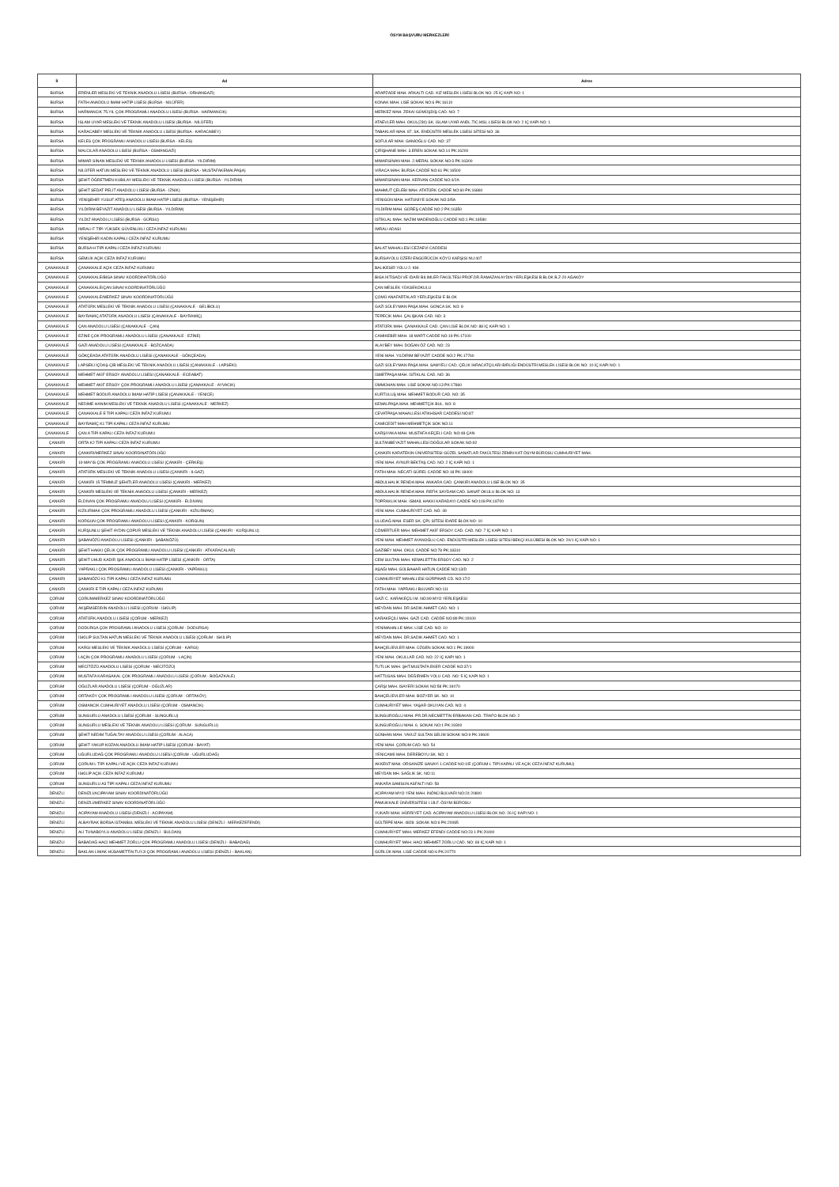ÖSYM BAŞVURU MERKEZLERİ
| İl | Ad | Adres |
| --- | --- | --- |
| BURSA | ERENLER MESLEKİ VE TEKNİK ANADOLU LİSESİ (BURSA - ORHANGAZİ) | ARAPZADE MAH. ARKALTI CAD. KIZ MESLEK LİSESİ BLOK NO: 25 İÇ KAPI NO: 1 |
| BURSA | FATİH ANADOLU İMAM HATİP LİSESİ (BURSA - NİLÜFER) | KONAK MAH. LİSE SOKAK NO:6 PK:16110 |
| BURSA | HARMANCIK 75.YIL ÇOK PROGRAMLI ANADOLU LİSESİ (BURSA - HARMANCIK) | MERKEZ MAH. ZEKAİ GÜMÜŞDİŞ CAD. NO: 7 |
| BURSA | İSLAM UYAR MESLEKİ VE TEKNİK ANADOLU LİSESİ (BURSA - NİLÜFER) | ATAEVLER MAH. OKUL(230) SK. İSLAM UYAR ANDL.TİC.MSL.LİSESİ BLOK NO: 2 İÇ KAPI NO: 1 |
| BURSA | KARACABEY MESLEKİ VE TEKNİK ANADOLU LİSESİ (BURSA - KARACABEY) | TABAKLAR MAH. 87. SK. ENDÜSTRİ MESLEK LİSESİ SİTESİ NO: 36 |
| BURSA | KELES ÇOK PROGRAMLI ANADOLU LİSESİ (BURSA - KELES) | SOFULAR MAH. GANİOĞLU CAD. NO: 37 |
| BURSA | MALCILAR ANADOLU LİSESİ (BURSA - OSMANGAZİ) | ÇİRİŞHANE MAH. 3.EREN SOKAK NO:14 PK:16200 |
| BURSA | MİMAR SİNAN MESLEKİ VE TEKNİK ANADOLU LİSESİ (BURSA - YILDIRIM) | MİMARSİNAN MAH. 2.MERAL SOKAK NO:3 PK:16300 |
| BURSA | NİLÜFER HATUN MESLEKİ VE TEKNİK ANADOLU LİSESİ (BURSA - MUSTAFAKEMALPAŞA) | VIRACA MAH. BURSA CADDE NO:61 PK:16500 |
| BURSA | ŞEHİT ÖĞRETMEN KUBİLAY MESLEKİ VE TEKNİK ANADOLU LİSESİ (BURSA - YILDIRIM) | MİMARSİNAN MAH. KERVAN CADDE NO:4/2A |
| BURSA | ŞEHİT SEDAT PELİT ANADOLU LİSESİ (BURSA - İZNİK) | MAHMUT ÇELEBİ MAH. ATATÜRK CADDE NO:60 PK:16860 |
| BURSA | YENİŞEHİR YUSUF ATEŞ ANADOLU İMAM HATİP LİSESİ (BURSA - YENİŞEHİR) | YENİGÜN MAH. HATUNİYE SOKAK NO:3/5A |
| BURSA | YILDIRIM BEYAZIT ANADOLU LİSESİ (BURSA - YILDIRIM) | YILDIRIM MAH. GÜREŞ CADDE NO:2 PK:16350 |
| BURSA | YILDIZ ANADOLU LİSESİ (BURSA - GÜRSU) | İSTİKLAL MAH. NAZIM MADENOĞLU CADDE NO:1 PK:16580 |
| BURSA | İMRALI F TİPİ YÜKSEK GÜVENLİKLİ CEZA İNFAZ KURUMU | İMRALI ADASI |
| BURSA | YENİŞEHİR KADIN KAPALI CEZA İNFAZ KURUMU | |
| BURSA | BURSA H TİPİ KAPALI CEZA İNFAZ KURUMU | BALAT MAHALLESİ CEZAEVİ CADDESİ |
| BURSA | GEMLİK AÇIK CEZA İNFAZ KURUMU | BURSAYOLU ÜZERİ ENGÜRÜCÜK KÖYÜ KARŞISI NU:407 |
| ÇANAKKALE | ÇANAKKALE AÇIK CEZA İNFAZ KURUMU | BALIKESİR YOLU 2. KM. |
| ÇANAKKALE | ÇANAKKALE/BİGA SINAV KOORDİNATÖRLÜĞÜ | BİGA İKTİSADİ VE İDARİ BİLİMLER FAKÜLTESİ PROF.DR.RAMAZAN AYDIN YERLEŞKESİ B.BLOK B.Z-20 AĞAKÖY |
| ÇANAKKALE | ÇANAKKALE/ÇAN SINAV KOORDİNATÖRLÜĞÜ | ÇAN MESLEK YÜKSEKOKULU |
| ÇANAKKALE | ÇANAKKALE/MERKEZ SINAV KOORDİNATÖRLÜĞÜ | ÇOMÜ ANAFARTALAR YERLEŞKESİ E BLOK |
| ÇANAKKALE | ATATÜRK MESLEKİ VE TEKNİK ANADOLU LİSESİ (ÇANAKKALE - GELİBOLU) | GAZİ SÜLEYMAN PAŞA MAH. GONCA SK. NO: 8 |
| ÇANAKKALE | BAYRAMİÇ ATATÜRK ANADOLU LİSESİ (ÇANAKKALE - BAYRAMİÇ) | TEPECİK MAH. ÇALIŞKAN CAD. NO: 3 |
| ÇANAKKALE | ÇAN ANADOLU LİSESİ (ÇANAKKALE - ÇAN) | ATATÜRK MAH. ÇANAKKALE CAD. ÇAN LİSE BLOK NO: 88 İÇ KAPI NO: 1 |
| ÇANAKKALE | EZİNE ÇOK PROGRAMLI ANADOLU LİSESİ (ÇANAKKALE - EZİNE) | CAMİKEBİR MAH. 18 MART CADDE NO:19 PK:17100 |
| ÇANAKKALE | GAZİ ANADOLU LİSESİ (ÇANAKKALE - BOZCAADA) | ALAYBEY MAH. DOĞAN ÖZ CAD. NO: 23 |
| ÇANAKKALE | GÖKÇEADA ATATÜRK ANADOLU LİSESİ (ÇANAKKALE - GÖKÇEADA) | YENİ MAH. YILDIRIM BEYAZIT CADDE NO:2 PK:17760 |
| ÇANAKKALE | LAPSEKİ İÇDAŞ-ÇİB MESLEKİ VE TEKNİK ANADOLU LİSESİ (ÇANAKKALE - LAPSEKİ) | GAZİ SÜLEYMAN PAŞA MAH. SAMYELİ CAD. ÇELİK İHRACATÇILARI BİRLİĞİ ENDÜSTRİ MESLEK LİSESİ BLOK NO: 10 İÇ KAPI NO: 1 |
| ÇANAKKALE | MEHMET AKİF ERSOY ANADOLU LİSESİ (ÇANAKKALE - ECEABAT) | İSMETPAŞA MAH. İSTİKLAL CAD. NO: 36 |
| ÇANAKKALE | MEHMET AKİF ERSOY ÇOK PROGRAMLI ANADOLU LİSESİ (ÇANAKKALE - AYVACIK) | ÜMMÜHAN MAH. LİSE SOKAK NO:13 PK:17860 |
| ÇANAKKALE | MEHMET BODUR ANADOLU İMAM HATİP LİSESİ (ÇANAKKALE - YENİCE) | KURTULUŞ MAH. MEHMET BODUR CAD. NO: 35 |
| ÇANAKKALE | NEDİME HANIM MESLEKİ VE TEKNİK ANADOLU LİSESİ (ÇANAKKALE - MERKEZ) | KEMALPAŞA MAH. MEHMETÇİK BUL. NO: 8 |
| ÇANAKKALE | ÇANAKKALE E TİPİ KAPALI CEZA İNFAZ KURUMU | CEVATPAŞA MAHALLESİ ATİKHİSAR CADDESİ NO:87 |
| ÇANAKKALE | BAYRAMİÇ K1 TİPİ KAPALI CEZA İNFAZ KURUMU | CAMİCEDİT MAH MEHMETÇİK SOK NO:11 |
| ÇANAKKALE | ÇAN A TİPİ KAPALI CEZA İNFAZ KURUMU | KARŞIYAKA MAH. MUSTAFA KEÇELİ CAD. NO:48 ÇAN |
| ÇANKIRI | ORTA K2 TİPİ KAPALI CEZA İNFAZ KURUMU | SULTANBEYAZIT MAHALLESİ DOĞULAR SOKAK NO:92 |
| ÇANKIRI | ÇANKIRI/MERKEZ SINAV KOORDİNATÖRLÜĞÜ | ÇANKIRI KARATEKİN ÜNİVERSİTESİ GÜZEL SANATLAR FAKÜLTESİ ZEMİN KAT ÖSYM BÜROSU CUMHURİYET MAH. |
| ÇANKIRI | 19 MAYIS ÇOK PROGRAMLI ANADOLU LİSESİ (ÇANKIRI - ÇERKEŞ) | YENİ MAH. AYNUR BEKTAŞ CAD. NO: 2 İÇ KAPI NO: 1 |
| ÇANKIRI | ATATÜRK MESLEKİ VE TEKNİK ANADOLU LİSESİ (ÇANKIRI - ILGAZ) | FATİH MAH. NECATİ GÜREL CADDE NO:18 PK:18400 |
| ÇANKIRI | ÇANKIRI 15 TEMMUZ ŞEHİTLER ANADOLU LİSESİ (ÇANKIRI - MERKEZ) | ABDULHALİK RENDA MAH. ANKARA CAD. ÇANKIRI ANADOLU LİSE BLOK NO: 35 |
| ÇANKIRI | ÇANKIRI MESLEKİ VE TEKNİK ANADOLU LİSESİ (ÇANKIRI - MERKEZ) | ABDULHALİK RENDA MAH. REFİK SAYDAM CAD. SANAT OKULU BLOK NO: 13 |
| ÇANKIRI | ELDİVAN ÇOK PROGRAMLI ANADOLU LİSESİ (ÇANKIRI - ELDİVAN) | TOPRAKLIK MAH. İSMAİL HAKKI KARADAYI CADDE NO:108 PK:18700 |
| ÇANKIRI | KIZILIRMAK ÇOK PROGRAMLI ANADOLU LİSESİ (ÇANKIRI - KIZILIRMAK) | YENİ MAH. CUMHURİYET CAD. NO: 49 |
| ÇANKIRI | KORGUN ÇOK PROGRAMLI ANADOLU LİSESİ (ÇANKIRI - KORGUN) | ULUDAĞ MAH. ESER SK. ÇPL SİTESİ İDARE BLOK NO: 10 |
| ÇANKIRI | KURŞUNLU ŞEHİT AYDIN ÇOPUR MESLEKİ VE TEKNİK ANADOLU LİSESİ (ÇANKIRI - KURŞUNLU) | CÖMERTLER MAH. MEHMET AKİF ERSOY CAD. CAD. NO: 7 İÇ KAPI NO: 1 |
| ÇANKIRI | ŞABANÖZÜ ANADOLU LİSESİ (ÇANKIRI - ŞABANÖZÜ) | YENİ MAH. MEHMET AYANOĞLU CAD. ENDÜSTRİ MESLEK LİSESİ SİTESİ BEKÇİ KULÜBESİ BLOK NO: 20/1 İÇ KAPI NO: 1 |
| ÇANKIRI | ŞEHİT HAKKI ÇELİK ÇOK PROGRAMLI ANADOLU LİSESİ (ÇANKIRI - ATKARACALAR) | GAZİBEY MAH. OKUL CADDE NO:78 PK:18310 |
| ÇANKIRI | ŞEHİT UHUD KADİR IŞIK ANADOLU İMAM HATİP LİSESİ (ÇANKIRI - ORTA) | CEM SULTAN MAH. KEMALETTİN ERSOY CAD. NO: 2 |
| ÇANKIRI | YAPRAKLI ÇOK PROGRAMLI ANADOLU LİSESİ (ÇANKIRI - YAPRAKLI) | AŞAĞI MAH. GÜLBAHAR HATUN CADDE NO:13/D |
| ÇANKIRI | ŞABANÖZÜ K1 TİPİ KAPALI CEZA İNFAZ KURUMU | CUMHURİYET MAHALLESİ GÜRPINAR CD. NO:17/2 |
| ÇANKIRI | ÇANKIRI E TİPİ KAPALI CEZA İNFAZ KURUMU | FATİH MAH. YAPRAKLI BULVARI NO:111 |
| ÇORUM | ÇORUM/MERKEZ SINAV KOORDİNATÖRLÜĞÜ | GAZİ C. KARAKEÇİLİ M. NO:99 MYO YERLEŞKESİ |
| ÇORUM | AKŞEMSEDDİN ANADOLU LİSESİ (ÇORUM - İSKİLİP) | MEYDAN MAH. DR.SADIK AHMET CAD. NO: 1 |
| ÇORUM | ATATÜRK ANADOLU LİSESİ (ÇORUM - MERKEZ) | KARAKEÇİLİ MAH. GAZİ CAD. CADDE NO:89 PK:19100 |
| ÇORUM | DODURGA ÇOK PROGRAMLI ANADOLU LİSESİ (ÇORUM - DODURGA) | YENİMAHALLE MAH. LİSE CAD. NO: 10 |
| ÇORUM | İSKİLİP SULTAN HATUN MESLEKİ VE TEKNİK ANADOLU LİSESİ (ÇORUM - İSKİLİP) | MEYDAN MAH. DR.SADIK AHMET CAD. NO: 1 |
| ÇORUM | KARGI MESLEKİ VE TEKNİK ANADOLU LİSESİ (ÇORUM - KARGI) | BAHÇELİEVLER MAH. ÜZGEN SOKAK NO:1 PK:19900 |
| ÇORUM | LAÇİN ÇOK PROGRAMLI ANADOLU LİSESİ (ÇORUM - LAÇİN) | YENİ MAH. OKULLAR CAD. NO: 22 İÇ KAPI NO: 1 |
| ÇORUM | MECİTÖZÜ ANADOLU LİSESİ (ÇORUM - MECİTÖZÜ) | TUTLUK MAH. ŞHT.MUSTAFA EKER CADDE NO:37/1 |
| ÇORUM | MUSTAFA KARASAKAL ÇOK PROGRAMLI ANADOLU LİSESİ (ÇORUM - BOĞAZKALE) | HATTUSAS MAH. DEĞİRMEN YOLU CAD. NO: 5 İÇ KAPI NO: 1 |
| ÇORUM | OĞUZLAR ANADOLU LİSESİ (ÇORUM - OĞUZLAR) | ÇARŞI MAH. İSAYERİ SOKAK NO:58 PK:19070 |
| ÇORUM | ORTAKÖY ÇOK PROGRAMLI ANADOLU LİSESİ (ÇORUM - ORTAKÖY) | BAHÇELİEVLER MAH. BOZYER SK. NO: 10 |
| ÇORUM | OSMANCIK CUMHURİYET ANADOLU LİSESİ (ÇORUM - OSMANCIK) | CUMHURİYET MAH. YAŞAR OKUYAN CAD. NO: 4 |
| ÇORUM | SUNGURLU ANADOLU LİSESİ (ÇORUM - SUNGURLU) | SUNGUROĞLU MAH. PR.DR.NECMETTİN ERBAKAN CAD. TRAFO BLOK NO: 2 |
| ÇORUM | SUNGURLU MESLEKİ VE TEKNİK ANADOLU LİSESİ (ÇORUM - SUNGURLU) | SUNGUROĞLU MAH. 6. SOKAK NO:1 PK:19300 |
| ÇORUM | ŞEHİT NEDİM TUĞALTAY ANADOLU LİSESİ (ÇORUM - ALACA) | GÜNHAN MAH. YAVUZ SULTAN SELİM SOKAK NO:9 PK:19600 |
| ÇORUM | ŞEHİT YAKUP KOZAN ANADOLU İMAM HATİP LİSESİ (ÇORUM - BAYAT) | YENİ MAH. ÇORUM CAD. NO: 54 |
| ÇORUM | UĞURLUDAĞ ÇOK PROGRAMLI ANADOLU LİSESİ (ÇORUM - UĞURLUDAĞ) | YENİCAMİİ MAH. DEREBOYU SK. NO: 1 |
| ÇORUM | ÇORUM L TİPİ KAPALI VE AÇIK CEZA İNFAZ KURUMU | AKKENT MAH. ORGANİZE SANAYİ 1.CADDE NO:1/E (ÇORUM L TİPİ KAPALI VE AÇIK CEZA İNFAZ KURUMU) |
| ÇORUM | İSKİLİP AÇIK CEZA İNFAZ KURUMU | MEYDAN MH. SAĞLIK SK. NO:11 |
| ÇORUM | SUNGURLU A3 TİPİ KAPALI CEZA İNFAZ KURUMU | ANKARA SAMSUN ASFALTI NO: 58 |
| DENİZLİ | DENİZLİ/ACIPAYAM SINAV KOORDİNATÖRLÜĞÜ | ACIPAYAM MYO YENİ MAH. İNÖNÜ BULVARI NO:24 20800 |
| DENİZLİ | DENİZLİ/MERKEZ SINAV KOORDİNATÖRLÜĞÜ | PAMUKKALE ÜNİVERSİTESİ İ.İ.B.F. ÖSYM BÜROSU |
| DENİZLİ | ACIPAYAM ANADOLU LİSESİ (DENİZLİ - ACIPAYAM) | YUKARI MAH. HÜRRİYET CAD. ACIPAYAM ANADOLU LİSESİ BLOK NO: 26 İÇ KAPI NO: 1 |
| DENİZLİ | ALBAYRAK BORSA İSTANBUL MESLEKİ VE TEKNİK ANADOLU LİSESİ (DENİZLİ - MERKEZEFENDİ) | GÜLTEPE MAH. 4828. SOKAK NO:6 PK:20085 |
| DENİZLİ | ALİ TUNABOYLU ANADOLU LİSESİ (DENİZLİ - BULDAN) | CUMHURİYET MAH. MERKEZ EFENDİ CADDE NO:23 1 PK:20400 |
| DENİZLİ | BABADAĞ HACI MEHMET ZORLU ÇOK PROGRAMLI ANADOLU LİSESİ (DENİZLİ - BABADAĞ) | CUMHURİYET MAH. HACI MEHMET ZORLU CAD. NO: 69 İÇ KAPI NO: 1 |
| DENİZLİ | BAKLAN LİMAK HÜSAMETTİN TUYJI ÇOK PROGRAMLI ANADOLU LİSESİ (DENİZLİ - BAKLAN) | GÜRLÜK MAH. LİSE CADDE NO:6 PK:20770 |